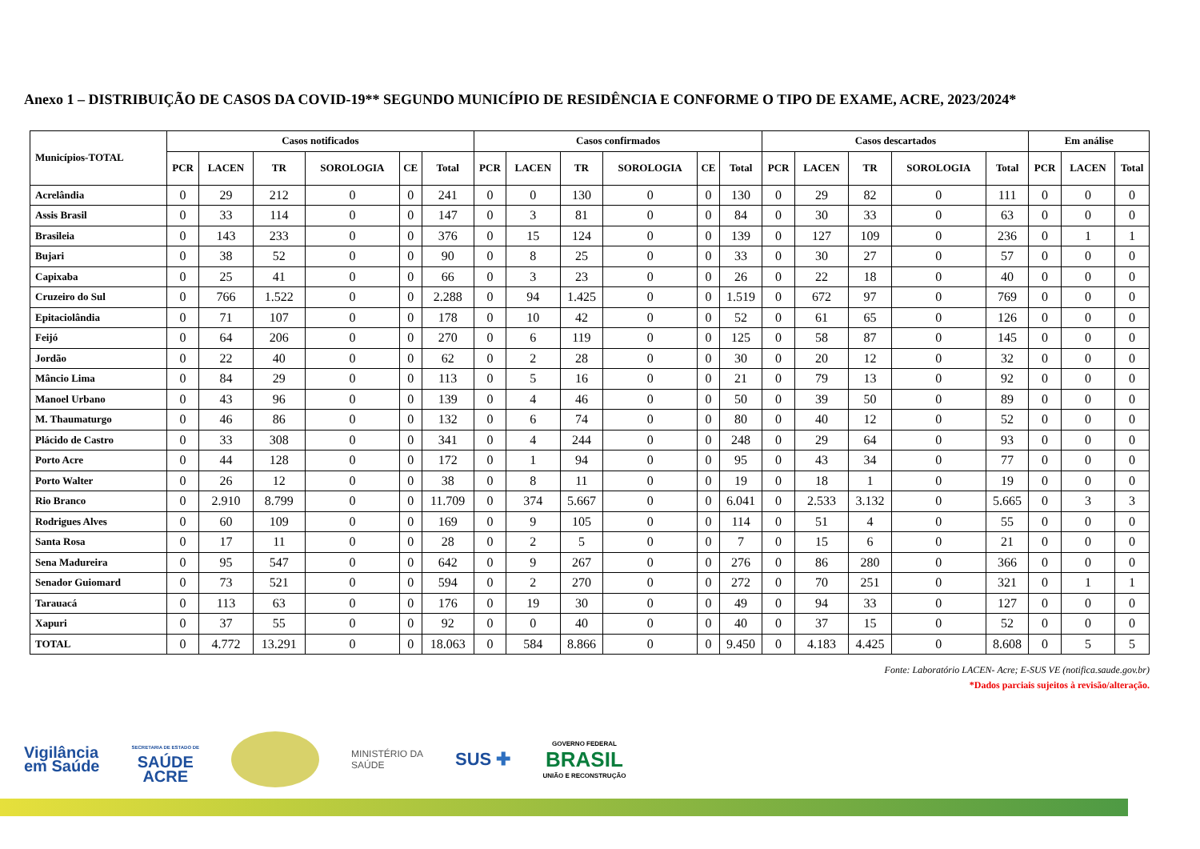Anexo 1 – DISTRIBUIÇÃO DE CASOS DA COVID-19** SEGUNDO MUNICÍPIO DE RESIDÊNCIA E CONFORME O TIPO DE EXAME, ACRE, 2023/2024*
| Municípios-TOTAL | Casos notificados | | | | | | Casos confirmados | | | | | | Casos descartados | | | | | Em análise | | |
| --- | --- | --- | --- | --- | --- | --- | --- | --- | --- | --- | --- | --- | --- | --- | --- | --- | --- | --- | --- | --- |
| | PCR | LACEN | TR | SOROLOGIA | CE | Total | PCR | LACEN | TR | SOROLOGIA | CE | Total | PCR | LACEN | TR | SOROLOGIA | Total | PCR | LACEN | Total |
| Acrelândia | 0 | 29 | 212 | 0 | 0 | 241 | 0 | 0 | 130 | 0 | 0 | 130 | 0 | 29 | 82 | 0 | 111 | 0 | 0 | 0 |
| Assis Brasil | 0 | 33 | 114 | 0 | 0 | 147 | 0 | 3 | 81 | 0 | 0 | 84 | 0 | 30 | 33 | 0 | 63 | 0 | 0 | 0 |
| Brasileia | 0 | 143 | 233 | 0 | 0 | 376 | 0 | 15 | 124 | 0 | 0 | 139 | 0 | 127 | 109 | 0 | 236 | 0 | 1 | 1 |
| Bujari | 0 | 38 | 52 | 0 | 0 | 90 | 0 | 8 | 25 | 0 | 0 | 33 | 0 | 30 | 27 | 0 | 57 | 0 | 0 | 0 |
| Capixaba | 0 | 25 | 41 | 0 | 0 | 66 | 0 | 3 | 23 | 0 | 0 | 26 | 0 | 22 | 18 | 0 | 40 | 0 | 0 | 0 |
| Cruzeiro do Sul | 0 | 766 | 1.522 | 0 | 0 | 2.288 | 0 | 94 | 1.425 | 0 | 0 | 1.519 | 0 | 672 | 97 | 0 | 769 | 0 | 0 | 0 |
| Epitaciolândia | 0 | 71 | 107 | 0 | 0 | 178 | 0 | 10 | 42 | 0 | 0 | 52 | 0 | 61 | 65 | 0 | 126 | 0 | 0 | 0 |
| Feijó | 0 | 64 | 206 | 0 | 0 | 270 | 0 | 6 | 119 | 0 | 0 | 125 | 0 | 58 | 87 | 0 | 145 | 0 | 0 | 0 |
| Jordão | 0 | 22 | 40 | 0 | 0 | 62 | 0 | 2 | 28 | 0 | 0 | 30 | 0 | 20 | 12 | 0 | 32 | 0 | 0 | 0 |
| Mâncio Lima | 0 | 84 | 29 | 0 | 0 | 113 | 0 | 5 | 16 | 0 | 0 | 21 | 0 | 79 | 13 | 0 | 92 | 0 | 0 | 0 |
| Manoel Urbano | 0 | 43 | 96 | 0 | 0 | 139 | 0 | 4 | 46 | 0 | 0 | 50 | 0 | 39 | 50 | 0 | 89 | 0 | 0 | 0 |
| M. Thaumaturgo | 0 | 46 | 86 | 0 | 0 | 132 | 0 | 6 | 74 | 0 | 0 | 80 | 0 | 40 | 12 | 0 | 52 | 0 | 0 | 0 |
| Plácido de Castro | 0 | 33 | 308 | 0 | 0 | 341 | 0 | 4 | 244 | 0 | 0 | 248 | 0 | 29 | 64 | 0 | 93 | 0 | 0 | 0 |
| Porto Acre | 0 | 44 | 128 | 0 | 0 | 172 | 0 | 1 | 94 | 0 | 0 | 95 | 0 | 43 | 34 | 0 | 77 | 0 | 0 | 0 |
| Porto Walter | 0 | 26 | 12 | 0 | 0 | 38 | 0 | 8 | 11 | 0 | 0 | 19 | 0 | 18 | 1 | 0 | 19 | 0 | 0 | 0 |
| Rio Branco | 0 | 2.910 | 8.799 | 0 | 0 | 11.709 | 0 | 374 | 5.667 | 0 | 0 | 6.041 | 0 | 2.533 | 3.132 | 0 | 5.665 | 0 | 3 | 3 |
| Rodrigues Alves | 0 | 60 | 109 | 0 | 0 | 169 | 0 | 9 | 105 | 0 | 0 | 114 | 0 | 51 | 4 | 0 | 55 | 0 | 0 | 0 |
| Santa Rosa | 0 | 17 | 11 | 0 | 0 | 28 | 0 | 2 | 5 | 0 | 0 | 7 | 0 | 15 | 6 | 0 | 21 | 0 | 0 | 0 |
| Sena Madureira | 0 | 95 | 547 | 0 | 0 | 642 | 0 | 9 | 267 | 0 | 0 | 276 | 0 | 86 | 280 | 0 | 366 | 0 | 0 | 0 |
| Senador Guiomard | 0 | 73 | 521 | 0 | 0 | 594 | 0 | 2 | 270 | 0 | 0 | 272 | 0 | 70 | 251 | 0 | 321 | 0 | 1 | 1 |
| Tarauacá | 0 | 113 | 63 | 0 | 0 | 176 | 0 | 19 | 30 | 0 | 0 | 49 | 0 | 94 | 33 | 0 | 127 | 0 | 0 | 0 |
| Xapuri | 0 | 37 | 55 | 0 | 0 | 92 | 0 | 0 | 40 | 0 | 0 | 40 | 0 | 37 | 15 | 0 | 52 | 0 | 0 | 0 |
| TOTAL | 0 | 4.772 | 13.291 | 0 | 0 | 18.063 | 0 | 584 | 8.866 | 0 | 0 | 9.450 | 0 | 4.183 | 4.425 | 0 | 8.608 | 0 | 5 | 5 |
Fonte: Laboratório LACEN- Acre; E-SUS VE (notifica.saude.gov.br)
*Dados parciais sujeitos à revisão/alteração.
Vigilância
em Saúde
SECRETARIA DE ESTADO DE
SAÚDE
ACRE
MINISTÉRIO DA
SAÚDE
SUS ✚
GOVERNO FEDERAL
BRASIL
UNIÃO E RECONSTRUÇÃO